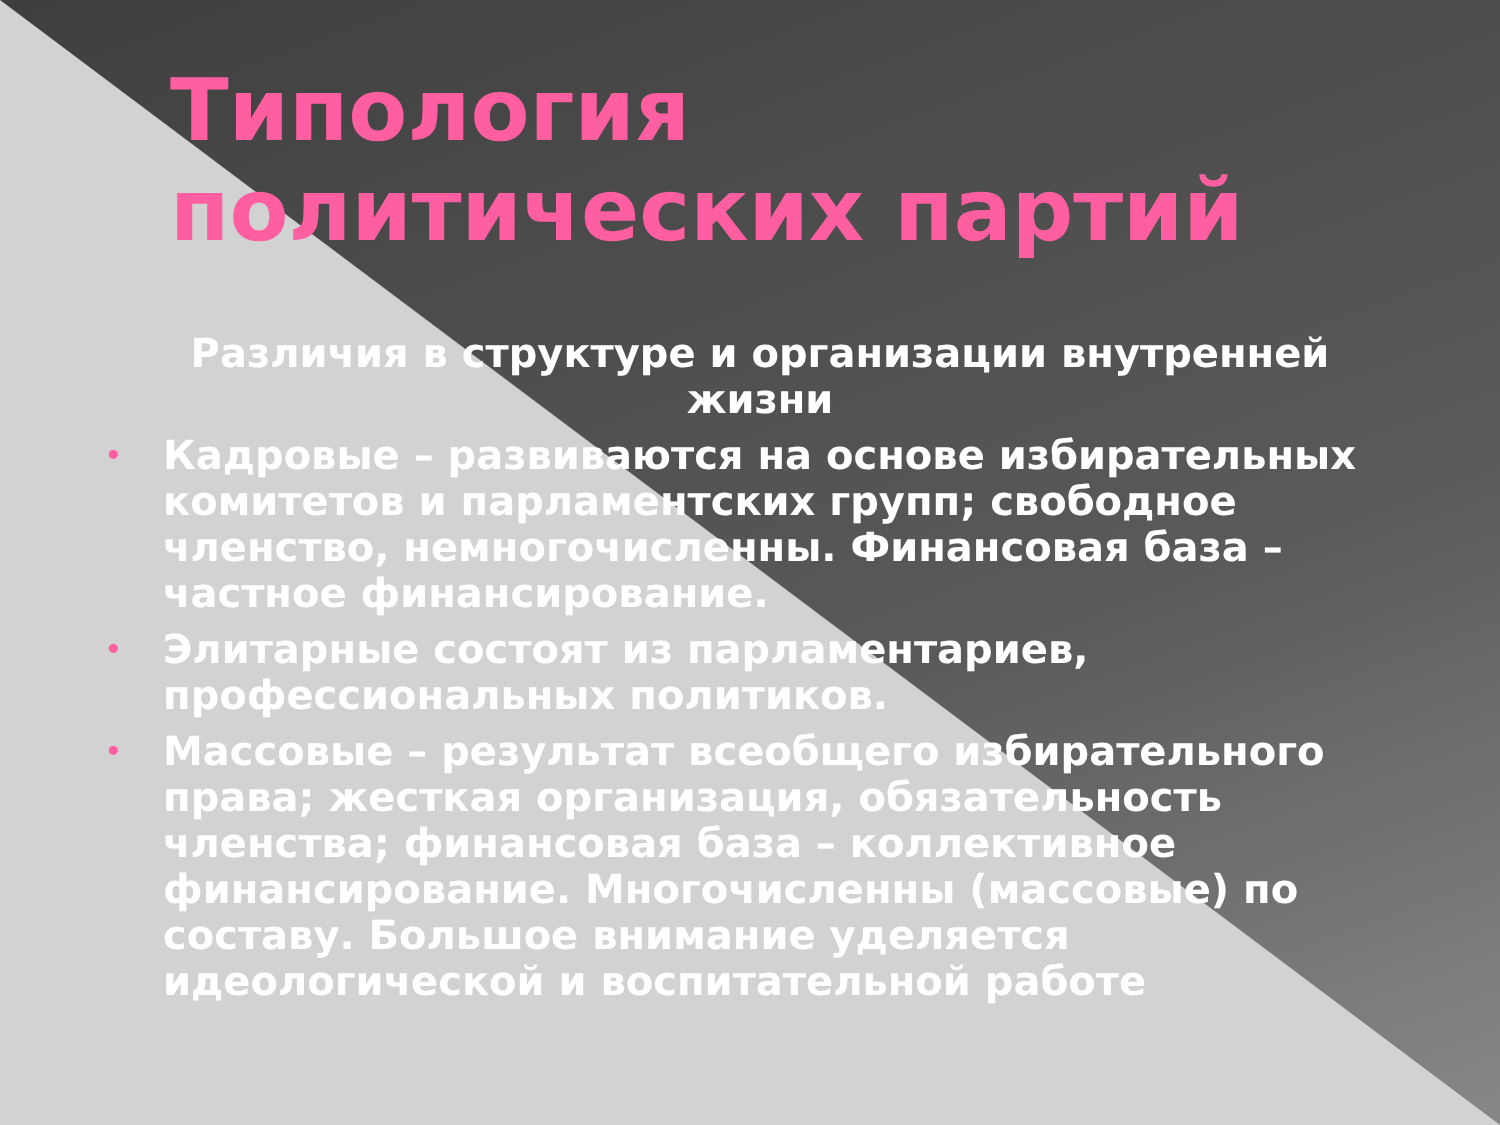Типология политических партий
Различия в структуре и организации внутренней жизни
• Кадровые – развиваются на основе избирательных комитетов и парламентских групп; свободное членство, немногочисленны. Финансовая база – частное финансирование.
• Элитарные состоят из парламентариев, профессиональных политиков.
• Массовые – результат всеобщего избирательного права; жесткая организация, обязательность членства; финансовая база – коллективное финансирование. Многочисленны (массовые) по составу. Большое внимание уделяется идеологической и воспитательной работе